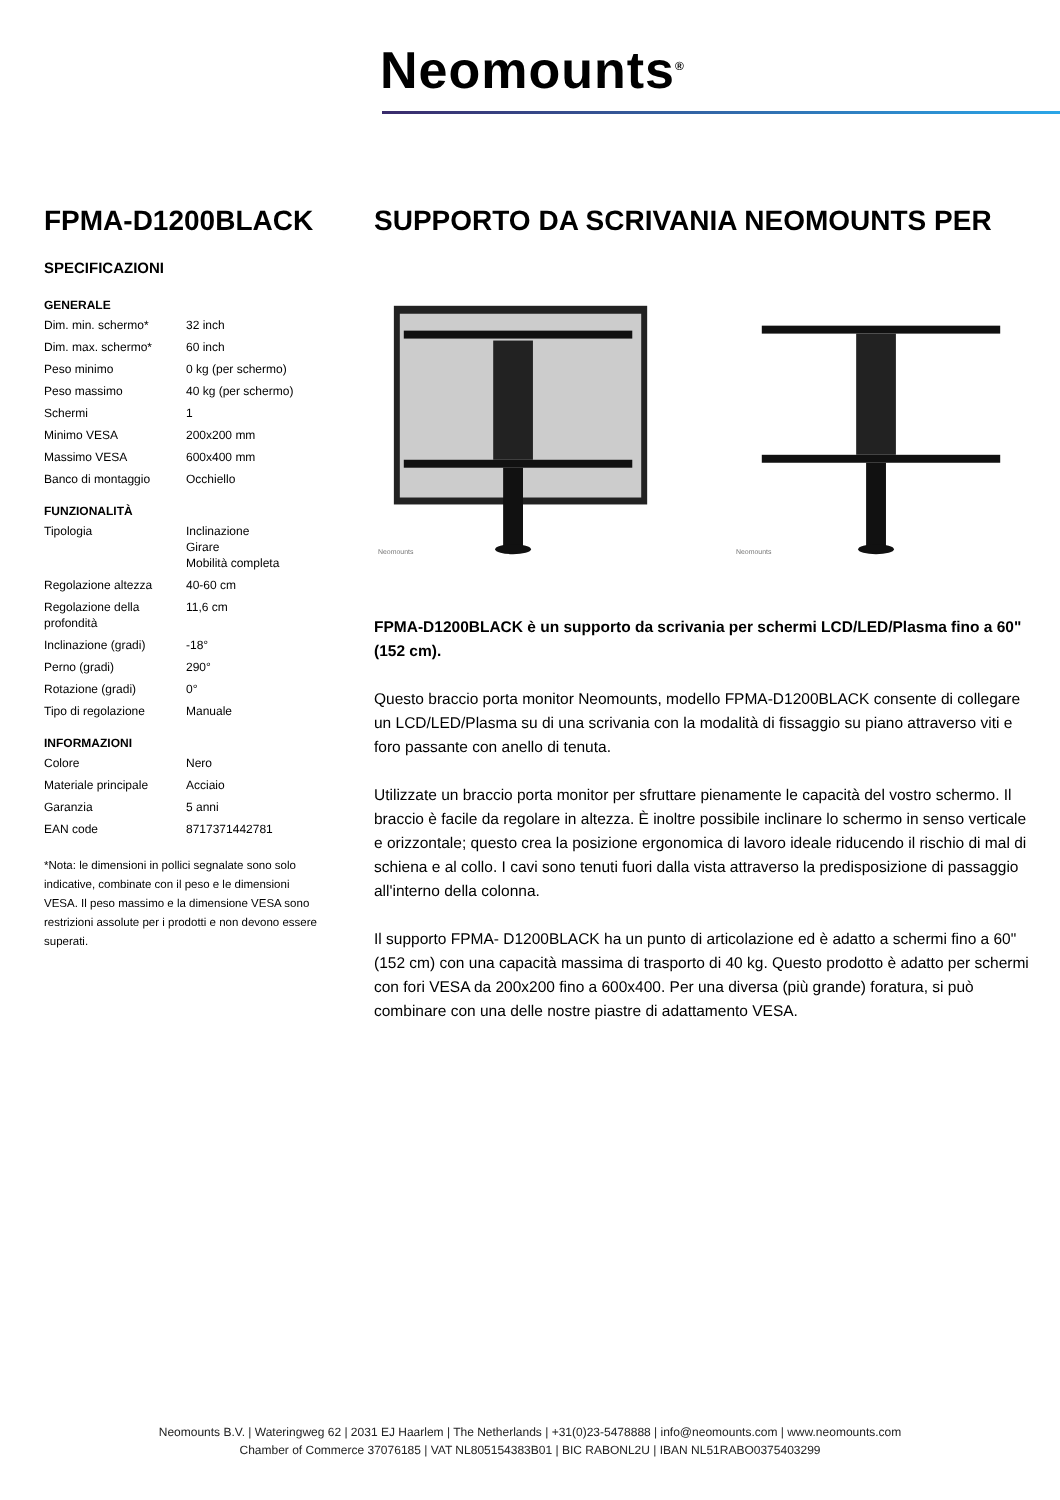Neomounts<sup>®</sup>
FPMA-D1200BLACK
SPECIFICAZIONI
GENERALE
| Dim. min. schermo* | 32 inch |
| Dim. max. schermo* | 60 inch |
| Peso minimo | 0 kg (per schermo) |
| Peso massimo | 40 kg (per schermo) |
| Schermi | 1 |
| Minimo VESA | 200x200 mm |
| Massimo VESA | 600x400 mm |
| Banco di montaggio | Occhiello |
FUNZIONALITÀ
| Tipologia | Inclinazione Girare Mobilità completa |
| Regolazione altezza | 40-60 cm |
| Regolazione della profondità | 11,6 cm |
| Inclinazione (gradi) | -18° |
| Perno (gradi) | 290° |
| Rotazione (gradi) | 0° |
| Tipo di regolazione | Manuale |
INFORMAZIONI
| Colore | Nero |
| Materiale principale | Acciaio |
| Garanzia | 5 anni |
| EAN code | 8717371442781 |
*Nota: le dimensioni in pollici segnalate sono solo indicative, combinate con il peso e le dimensioni VESA. Il peso massimo e la dimensione VESA sono restrizioni assolute per i prodotti e non devono essere superati.
SUPPORTO DA SCRIVANIA NEOMOUNTS PER
Neomounts
Neomounts
FPMA-D1200BLACK è un supporto da scrivania per schermi LCD/LED/Plasma fino a 60" (152 cm).
Questo braccio porta monitor Neomounts, modello FPMA-D1200BLACK consente di collegare un LCD/LED/Plasma su di una scrivania con la modalità di fissaggio su piano attraverso viti e foro passante con anello di tenuta.
Utilizzate un braccio porta monitor per sfruttare pienamente le capacità del vostro schermo. Il braccio è facile da regolare in altezza. È inoltre possibile inclinare lo schermo in senso verticale e orizzontale; questo crea la posizione ergonomica di lavoro ideale riducendo il rischio di mal di schiena e al collo. I cavi sono tenuti fuori dalla vista attraverso la predisposizione di passaggio all'interno della colonna.
Il supporto FPMA- D1200BLACK ha un punto di articolazione ed è adatto a schermi fino a 60" (152 cm) con una capacità massima di trasporto di 40 kg. Questo prodotto è adatto per schermi con fori VESA da 200x200 fino a 600x400. Per una diversa (più grande) foratura, si può combinare con una delle nostre piastre di adattamento VESA.
Neomounts B.V. | Wateringweg 62 | 2031 EJ Haarlem | The Netherlands | +31(0)23-5478888 | info@neomounts.com | www.neomounts.com
Chamber of Commerce 37076185 | VAT NL805154383B01 | BIC RABONL2U | IBAN NL51RABO0375403299